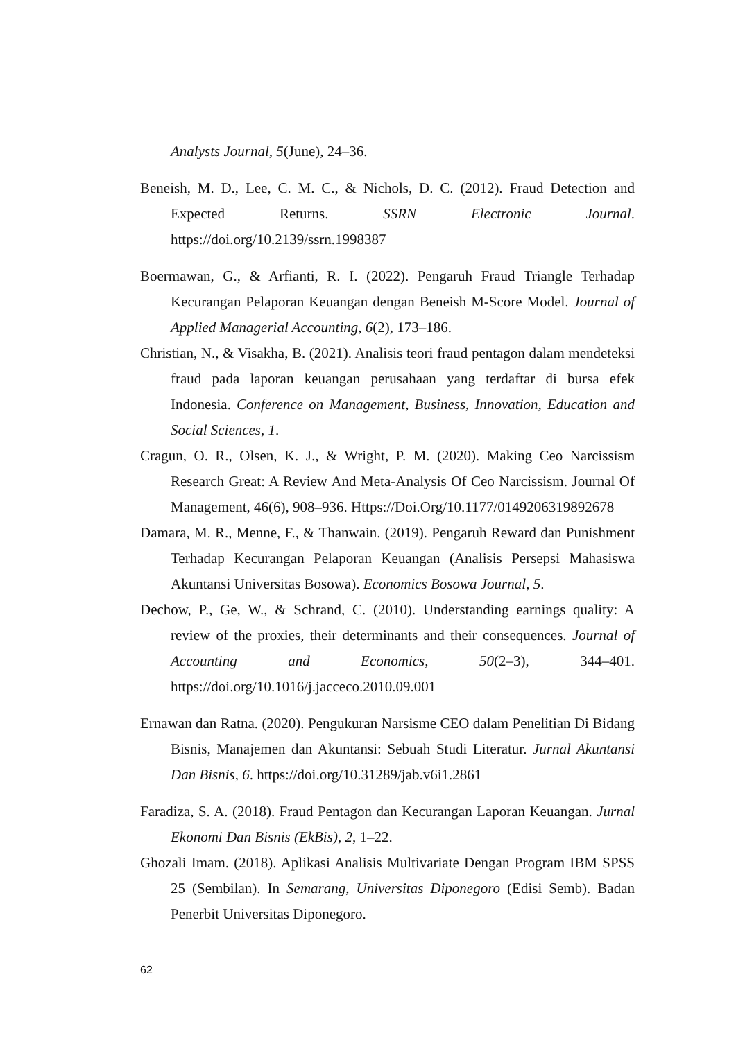Analysts Journal, 5(June), 24–36.
Beneish, M. D., Lee, C. M. C., & Nichols, D. C. (2012). Fraud Detection and Expected Returns. SSRN Electronic Journal. https://doi.org/10.2139/ssrn.1998387
Boermawan, G., & Arfianti, R. I. (2022). Pengaruh Fraud Triangle Terhadap Kecurangan Pelaporan Keuangan dengan Beneish M-Score Model. Journal of Applied Managerial Accounting, 6(2), 173–186.
Christian, N., & Visakha, B. (2021). Analisis teori fraud pentagon dalam mendeteksi fraud pada laporan keuangan perusahaan yang terdaftar di bursa efek Indonesia. Conference on Management, Business, Innovation, Education and Social Sciences, 1.
Cragun, O. R., Olsen, K. J., & Wright, P. M. (2020). Making Ceo Narcissism Research Great: A Review And Meta-Analysis Of Ceo Narcissism. Journal Of Management, 46(6), 908–936. Https://Doi.Org/10.1177/0149206319892678
Damara, M. R., Menne, F., & Thanwain. (2019). Pengaruh Reward dan Punishment Terhadap Kecurangan Pelaporan Keuangan (Analisis Persepsi Mahasiswa Akuntansi Universitas Bosowa). Economics Bosowa Journal, 5.
Dechow, P., Ge, W., & Schrand, C. (2010). Understanding earnings quality: A review of the proxies, their determinants and their consequences. Journal of Accounting and Economics, 50(2–3), 344–401. https://doi.org/10.1016/j.jacceco.2010.09.001
Ernawan dan Ratna. (2020). Pengukuran Narsisme CEO dalam Penelitian Di Bidang Bisnis, Manajemen dan Akuntansi: Sebuah Studi Literatur. Jurnal Akuntansi Dan Bisnis, 6. https://doi.org/10.31289/jab.v6i1.2861
Faradiza, S. A. (2018). Fraud Pentagon dan Kecurangan Laporan Keuangan. Jurnal Ekonomi Dan Bisnis (EkBis), 2, 1–22.
Ghozali Imam. (2018). Aplikasi Analisis Multivariate Dengan Program IBM SPSS 25 (Sembilan). In Semarang, Universitas Diponegoro (Edisi Semb). Badan Penerbit Universitas Diponegoro.
62